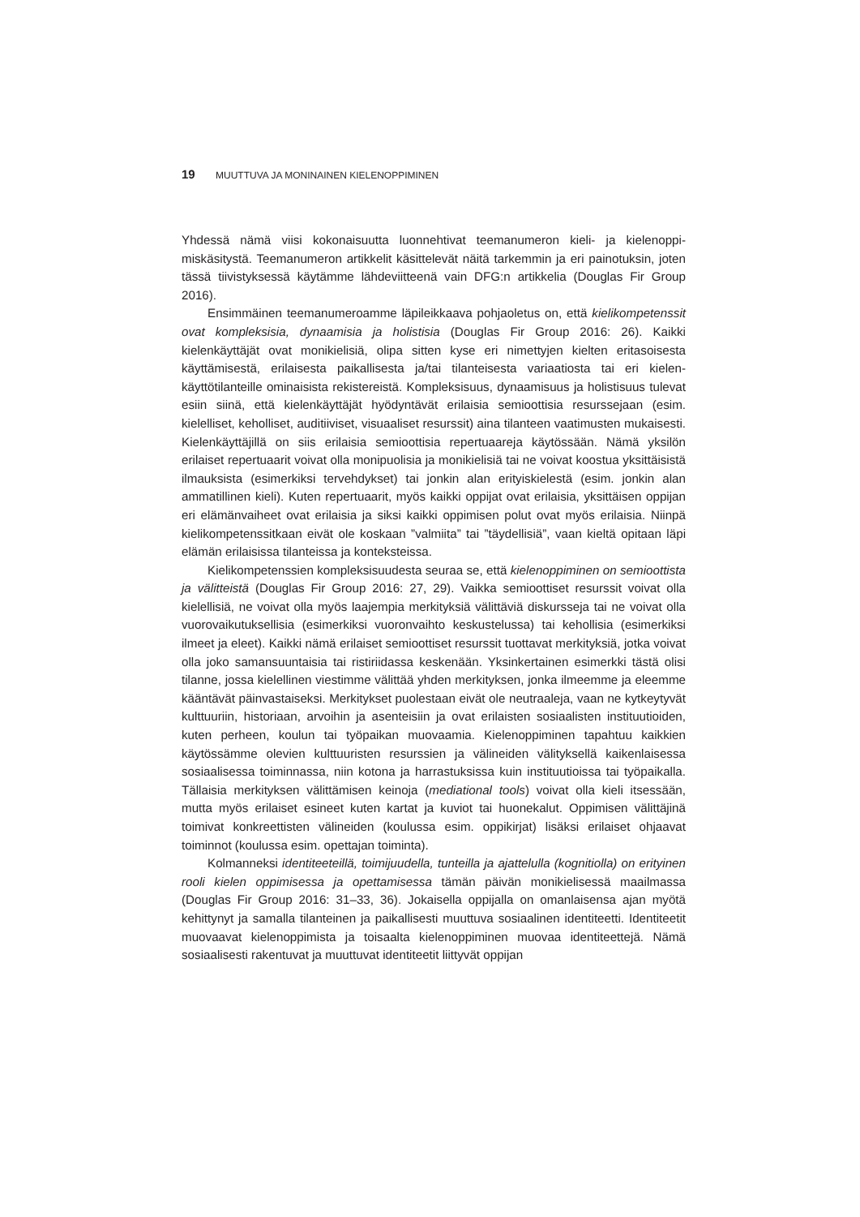19 MUUTTUVA JA MONINAINEN KIELENOPPIMINEN
Yhdessä nämä viisi kokonaisuutta luonnehtivat teemanumeron kieli- ja kielenoppi­miskäsitystä. Teemanumeron artikkelit käsittelevät näitä tarkemmin ja eri painotuksin, joten tässä tiivistyksessä käytämme lähdeviitteenä vain DFG:n artikkelia (Douglas Fir Group 2016).
Ensimmäinen teemanumeroamme läpileikkaava pohjaoletus on, että kielikompe­tenssit ovat kompleksisia, dynaamisia ja holistisia (Douglas Fir Group 2016: 26). Kaikki kielenkäyttäjät ovat monikielisiä, olipa sitten kyse eri nimettyjen kielten eritasoisesta käyttämisestä, erilaisesta paikallisesta ja/tai tilanteisesta variaatiosta tai eri kielen­käyttötilanteille ominaisista rekistereistä. Kompleksisuus, dynaamisuus ja holistisuus tulevat esiin siinä, että kielenkäyttäjät hyödyntävät erilaisia semioottisia resurssejaan (esim. kielelliset, keholliset, auditiiviset, visuaaliset resurssit) aina tilanteen vaatimusten mukaisesti. Kielenkäyttäjillä on siis erilaisia semioottisia repertuaareja käytössään. Nämä yksilön erilaiset repertuaarit voivat olla monipuolisia ja monikielisiä tai ne voivat koostua yksittäisistä ilmauksista (esimerkiksi tervehdykset) tai jonkin alan erityiskielestä (esim. jonkin alan ammatillinen kieli). Kuten repertuaarit, myös kaikki oppijat ovat erilaisia, yksittäisen oppijan eri elämänvaiheet ovat erilaisia ja siksi kaikki oppimisen polut ovat myös erilaisia. Niinpä kielikompetenssitkaan eivät ole koskaan ”valmiita” tai ”täydellisiä”, vaan kieltä opitaan läpi elämän erilaisissa tilanteissa ja konteksteissa.
Kielikompetenssien kompleksisuudesta seuraa se, että kielenoppiminen on se­mioottista ja välitteistä (Douglas Fir Group 2016: 27, 29). Vaikka semioottiset resurssit voivat olla kielellisiä, ne voivat olla myös laajempia merkityksiä välittäviä diskursseja tai ne voivat olla vuorovaikutuksellisia (esimerkiksi vuoronvaihto keskustelussa) tai kehollisia (esimerkiksi ilmeet ja eleet). Kaikki nämä erilaiset semioottiset resurssit tuottavat merkityksiä, jotka voivat olla joko samansuuntaisia tai ristiriidassa keskenään. Yksinkertainen esimerkki tästä olisi tilanne, jossa kielellinen viestimme välittää yhden merkityksen, jonka ilmeemme ja eleemme kääntävät päinvastaiseksi. Merkitykset puolestaan eivät ole neutraaleja, vaan ne kytkeytyvät kulttuuriin, historiaan, arvoihin ja asenteisiin ja ovat erilaisten sosiaalisten instituutioiden, kuten perheen, koulun tai työpaikan muovaamia. Kielenoppiminen tapahtuu kaikkien käytössämme olevien kulttuuristen resurssien ja välineiden välityksellä kaikenlaisessa sosiaalisessa toi­minnassa, niin kotona ja harrastuksissa kuin instituutioissa tai työpaikalla. Tällaisia merkityksen välittämisen keinoja (mediational tools) voivat olla kieli itsessään, mutta myös erilaiset esineet kuten kartat ja kuviot tai huonekalut. Oppimisen välittäjinä toimivat konkreettisten välineiden (koulussa esim. oppikirjat) lisäksi erilaiset ohjaavat toiminnot (koulussa esim. opettajan toiminta).
Kolmanneksi identiteeteillä, toimijuudella, tunteilla ja ajattelulla (kognitiolla) on erityinen rooli kielen oppimisessa ja opettamisessa tämän päivän monikielisessä maail­massa (Douglas Fir Group 2016: 31–33, 36). Jokaisella oppijalla on omanlaisensa ajan myötä kehittynyt ja samalla tilanteinen ja paikallisesti muuttuva sosiaalinen identi­teetti. Identiteetit muovaavat kielenoppimista ja toisaalta kielenoppiminen muovaa identiteettejä. Nämä sosiaalisesti rakentuvat ja muuttuvat identiteetit liittyvät oppijan